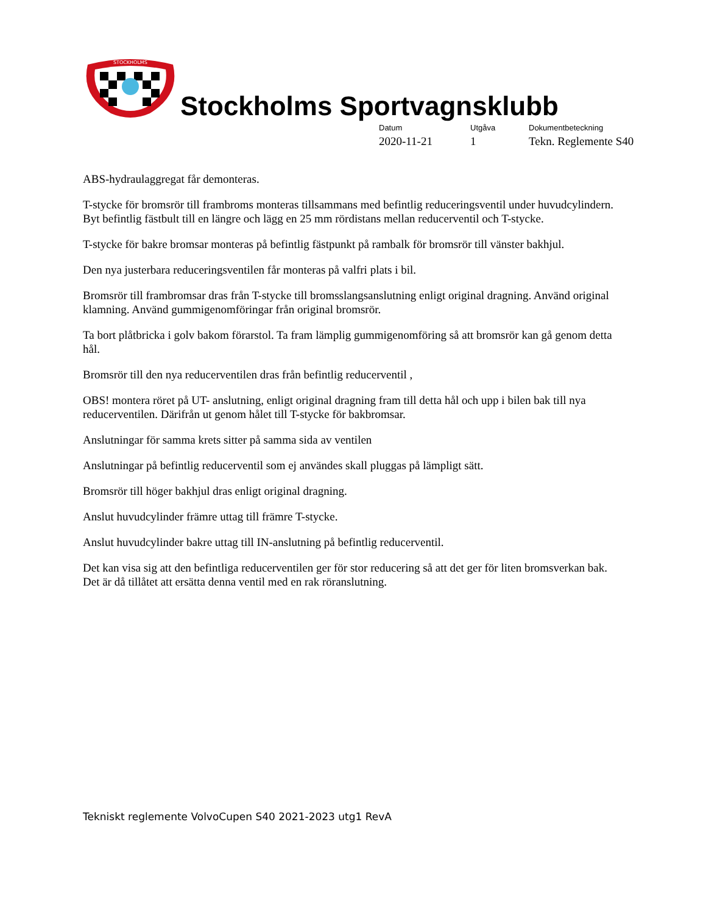STOCKHOLMS
Stockholms Sportvagnsklubb
Datum
2020-11-21
Utgåva
1
Dokumentbeteckning
Tekn. Reglemente S40
ABS-hydraulaggregat får demonteras.
T-stycke för bromsrör till frambroms monteras tillsammans med befintlig reduceringsventil under huvudcylindern. Byt befintlig fästbult till en längre och lägg en 25 mm rördistans mellan reducerventil och T-stycke.
T-stycke för bakre bromsar monteras på befintlig fästpunkt på rambalk för bromsrör till vänster bakhjul.
Den nya justerbara reduceringsventilen får monteras på valfri plats i bil.
Bromsrör till frambromsar dras från T-stycke till bromsslangsanslutning enligt original dragning. Använd original klamning. Använd gummigenomföringar från original bromsrör.
Ta bort plåtbricka i golv bakom förarstol. Ta fram lämplig gummigenomföring så att bromsrör kan gå genom detta hål.
Bromsrör till den nya reducerventilen dras från befintlig reducerventil ,
OBS! montera röret på UT- anslutning, enligt original dragning fram till detta hål och upp i bilen bak till nya reducerventilen. Därifrån ut genom hålet till T-stycke för bakbromsar.
Anslutningar för samma krets sitter på samma sida av ventilen
Anslutningar på befintlig reducerventil som ej användes skall pluggas på lämpligt sätt.
Bromsrör till höger bakhjul dras enligt original dragning.
Anslut huvudcylinder främre uttag till främre T-stycke.
Anslut huvudcylinder bakre uttag till IN-anslutning på befintlig reducerventil.
Det kan visa sig att den befintliga reducerventilen ger för stor reducering så att det ger för liten bromsverkan bak. Det är då tillåtet att ersätta denna ventil med en rak röranslutning.
Tekniskt reglemente VolvoCupen S40 2021-2023 utg1 RevA